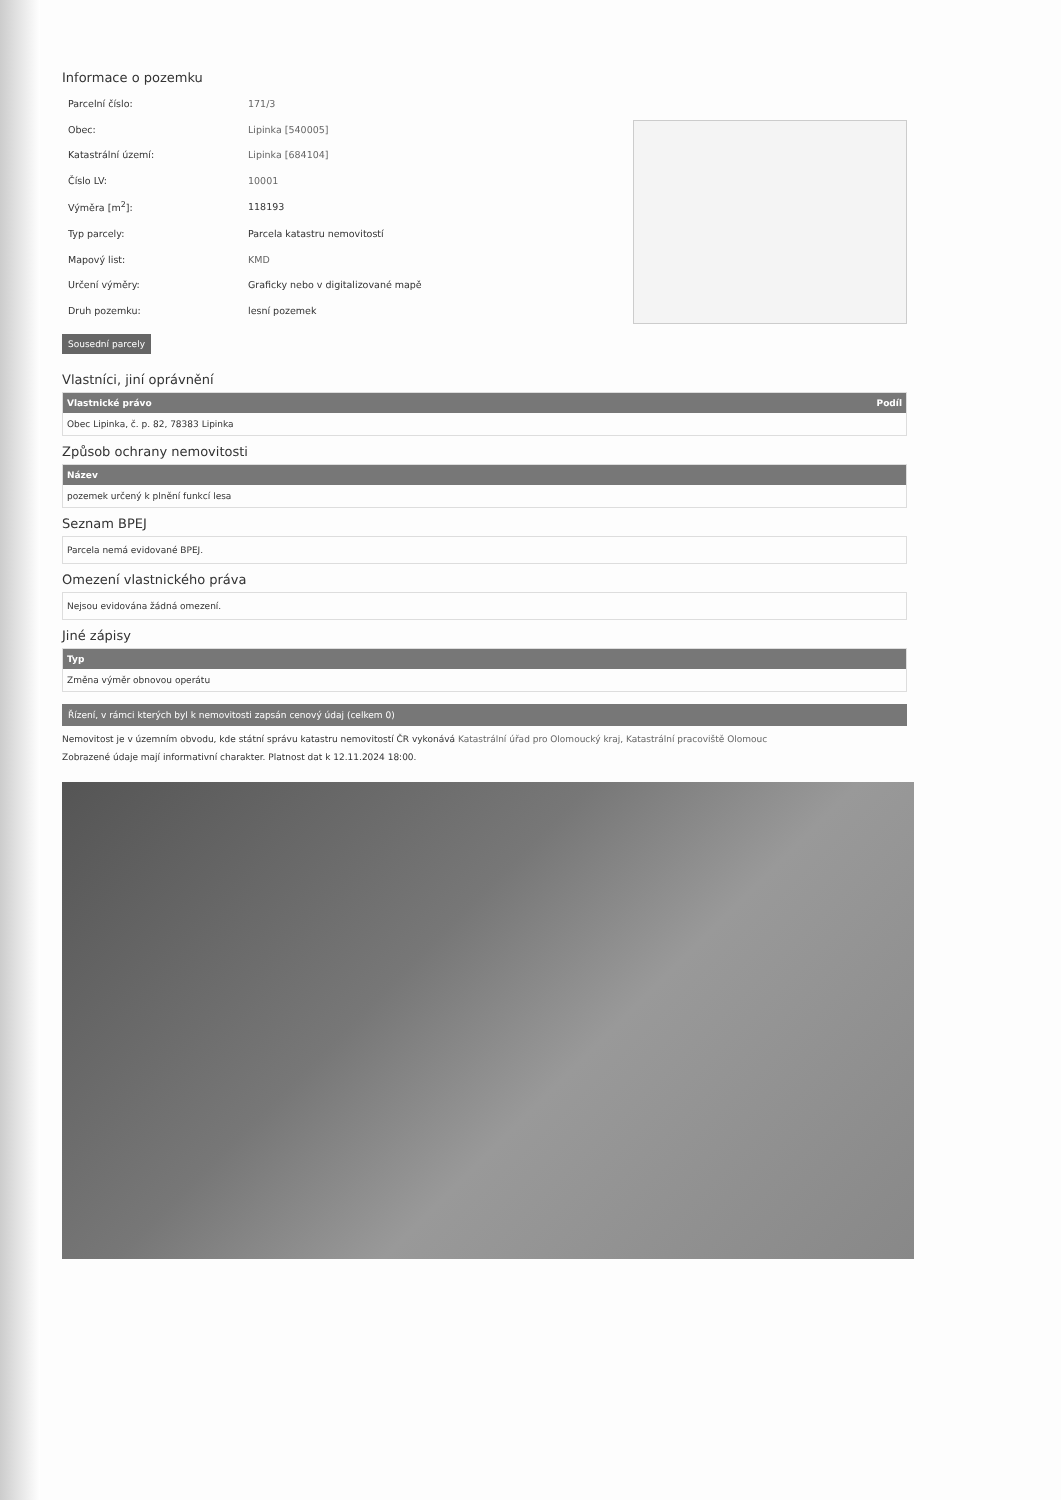Informace o pozemku
| Parcelní číslo: | 171/3 |
| Obec: | Lipinka [540005] |
| Katastrální území: | Lipinka [684104] |
| Číslo LV: | 10001 |
| Výměra [m<sup>2</sup>]: | 118193 |
| Typ parcely: | Parcela katastru nemovitostí |
| Mapový list: | KMD |
| Určení výměry: | Graficky nebo v digitalizované mapě |
| Druh pozemku: | lesní pozemek |
Sousední parcely
Vlastníci, jiní oprávnění
| Vlastnické právo | Podíl |
| --- | --- |
| Obec Lipinka, č. p. 82, 78383 Lipinka | |
Způsob ochrany nemovitosti
| Název |
| --- |
| pozemek určený k plnění funkcí lesa |
Seznam BPEJ
Parcela nemá evidované BPEJ.
Omezení vlastnického práva
Nejsou evidována žádná omezení.
Jiné zápisy
| Typ |
| --- |
| Změna výměr obnovou operátu |
Řízení, v rámci kterých byl k nemovitosti zapsán cenový údaj (celkem 0)
Nemovitost je v územním obvodu, kde státní správu katastru nemovitostí ČR vykonává Katastrální úřad pro Olomoucký kraj, Katastrální pracoviště Olomouc
Zobrazené údaje mají informativní charakter. Platnost dat k 12.11.2024 18:00.